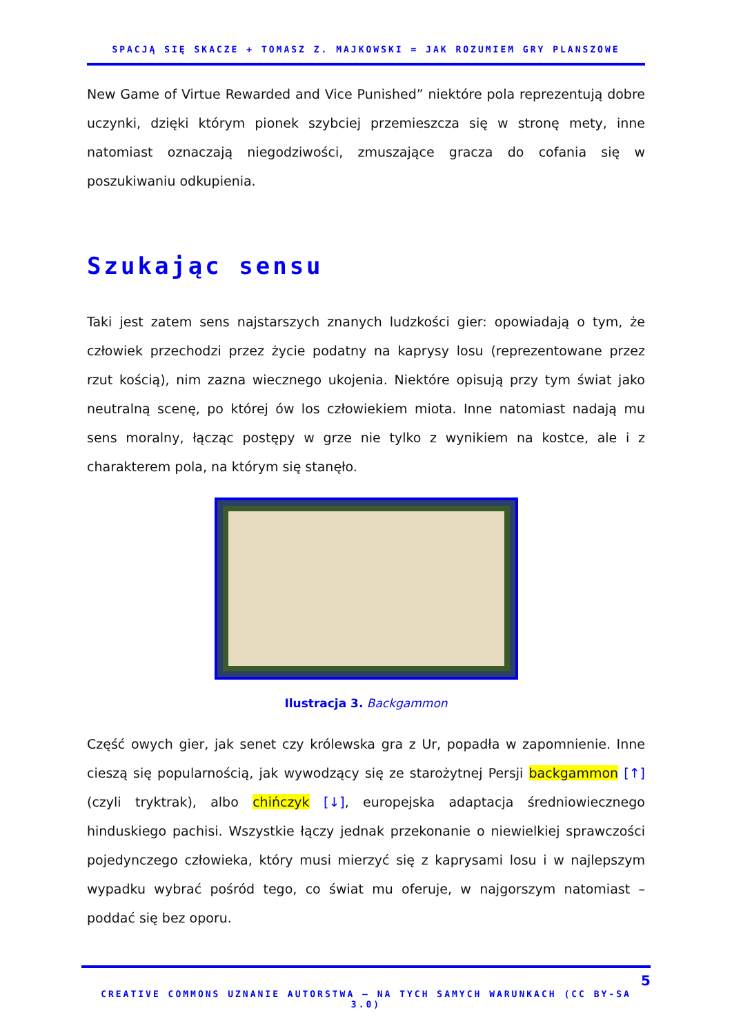SPACJĄ SIĘ SKACZE + TOMASZ Z. MAJKOWSKI = JAK ROZUMIEM GRY PLANSZOWE
New Game of Virtue Rewarded and Vice Punished” niektóre pola reprezentują dobre uczynki, dzięki którym pionek szybciej przemieszcza się w stronę mety, inne natomiast oznaczają niegodziwości, zmuszające gracza do cofania się w poszukiwaniu odkupienia.
Szukając sensu
Taki jest zatem sens najstarszych znanych ludzkości gier: opowiadają o tym, że człowiek przechodzi przez życie podatny na kaprysy losu (reprezentowane przez rzut kością), nim zazna wiecznego ukojenia. Niektóre opisują przy tym świat jako neutralną scenę, po której ów los człowiekiem miota. Inne natomiast nadają mu sens moralny, łącząc postępy w grze nie tylko z wynikiem na kostce, ale i z charakterem pola, na którym się stanęło.
Ilustracja 3. Backgammon
Część owych gier, jak senet czy królewska gra z Ur, popadła w zapomnienie. Inne cieszą się popularnością, jak wywodzący się ze starożytnej Persji backgammon [↑] (czyli tryktrak), albo chińczyk [↓], europejska adaptacja średniowiecznego hinduskiego pachisi. Wszystkie łączy jednak przekonanie o niewielkiej sprawczości pojedynczego człowieka, który musi mierzyć się z kaprysami losu i w najlepszym wypadku wybrać pośród tego, co świat mu oferuje, w najgorszym natomiast – poddać się bez oporu.
5
CREATIVE COMMONS UZNANIE AUTORSTWA – NA TYCH SAMYCH WARUNKACH (CC BY-SA 3.0)